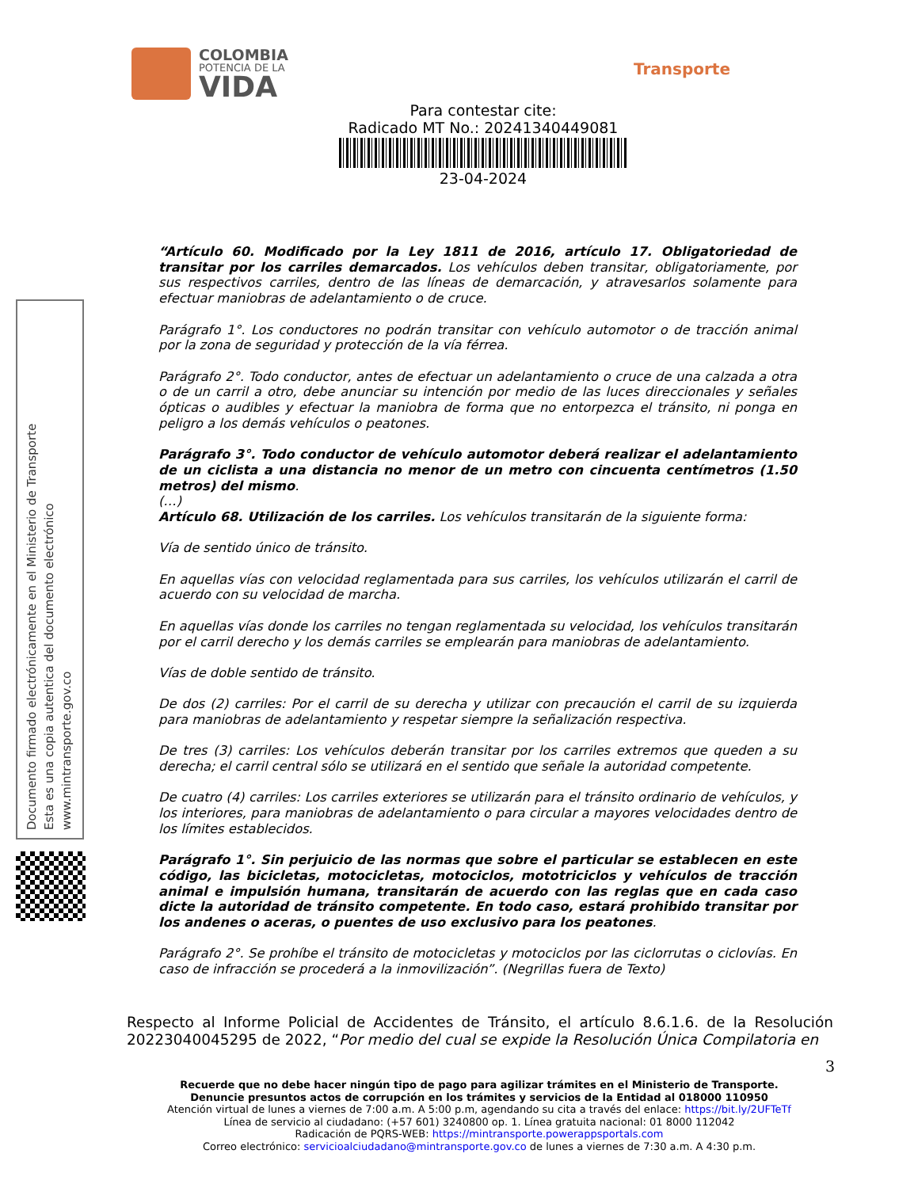COLOMBIA
POTENCIA DE LA
VIDA
Transporte
Para contestar cite:
Radicado MT No.: 20241340449081
23-04-2024
Documento firmado electrónicamente en el Ministerio de Transporte
Esta es una copia autentica del documento electrónico
www.mintransporte.gov.co
“Artículo 60. Modificado por la Ley 1811 de 2016, artículo 17. Obligatoriedad de transitar por los carriles demarcados. Los vehículos deben transitar, obligatoriamente, por sus respectivos carriles, dentro de las líneas de demarcación, y atravesarlos solamente para efectuar maniobras de adelantamiento o de cruce.
Parágrafo 1°. Los conductores no podrán transitar con vehículo automotor o de tracción animal por la zona de seguridad y protección de la vía férrea.
Parágrafo 2°. Todo conductor, antes de efectuar un adelantamiento o cruce de una calzada a otra o de un carril a otro, debe anunciar su intención por medio de las luces direccionales y señales ópticas o audibles y efectuar la maniobra de forma que no entorpezca el tránsito, ni ponga en peligro a los demás vehículos o peatones.
Parágrafo 3°. Todo conductor de vehículo automotor deberá realizar el adelantamiento de un ciclista a una distancia no menor de un metro con cincuenta centímetros (1.50 metros) del mismo.
(…)
Artículo 68. Utilización de los carriles. Los vehículos transitarán de la siguiente forma:
Vía de sentido único de tránsito.
En aquellas vías con velocidad reglamentada para sus carriles, los vehículos utilizarán el carril de acuerdo con su velocidad de marcha.
En aquellas vías donde los carriles no tengan reglamentada su velocidad, los vehículos transitarán por el carril derecho y los demás carriles se emplearán para maniobras de adelantamiento.
Vías de doble sentido de tránsito.
De dos (2) carriles: Por el carril de su derecha y utilizar con precaución el carril de su izquierda para maniobras de adelantamiento y respetar siempre la señalización respectiva.
De tres (3) carriles: Los vehículos deberán transitar por los carriles extremos que queden a su derecha; el carril central sólo se utilizará en el sentido que señale la autoridad competente.
De cuatro (4) carriles: Los carriles exteriores se utilizarán para el tránsito ordinario de vehículos, y los interiores, para maniobras de adelantamiento o para circular a mayores velocidades dentro de los límites establecidos.
Parágrafo 1°. Sin perjuicio de las normas que sobre el particular se establecen en este código, las bicicletas, motocicletas, motociclos, mototriciclos y vehículos de tracción animal e impulsión humana, transitarán de acuerdo con las reglas que en cada caso dicte la autoridad de tránsito competente. En todo caso, estará prohibido transitar por los andenes o aceras, o puentes de uso exclusivo para los peatones.
Parágrafo 2°. Se prohíbe el tránsito de motocicletas y motociclos por las ciclorrutas o ciclovías. En caso de infracción se procederá a la inmovilización”. (Negrillas fuera de Texto)
Respecto al Informe Policial de Accidentes de Tránsito, el artículo 8.6.1.6. de la Resolución 20223040045295 de 2022, “Por medio del cual se expide la Resolución Única Compilatoria en
3
Recuerde que no debe hacer ningún tipo de pago para agilizar trámites en el Ministerio de Transporte.
Denuncie presuntos actos de corrupción en los trámites y servicios de la Entidad al 018000 110950
Atención virtual de lunes a viernes de 7:00 a.m. A 5:00 p.m, agendando su cita a través del enlace: https://bit.ly/2UFTeTf
Línea de servicio al ciudadano: (+57 601) 3240800 op. 1. Línea gratuita nacional: 01 8000 112042
Radicación de PQRS-WEB: https://mintransporte.powerappsportals.com
Correo electrónico: servicioalciudadano@mintransporte.gov.co de lunes a viernes de 7:30 a.m. A 4:30 p.m.